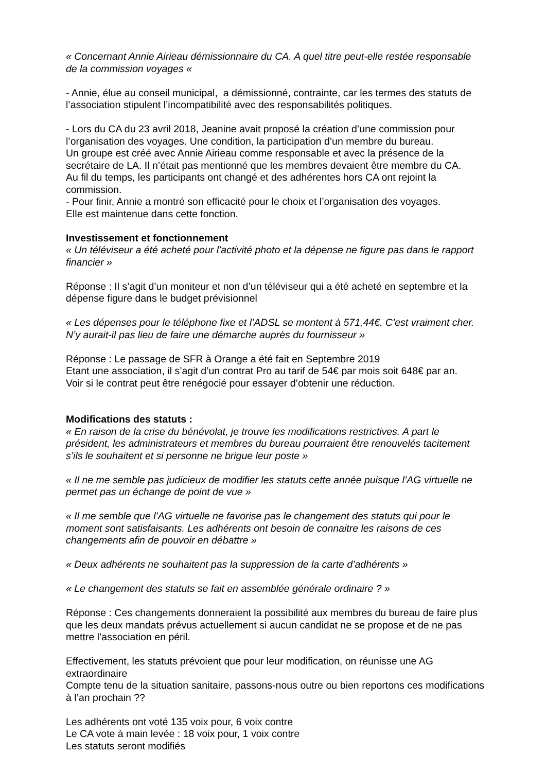« Concernant Annie Airieau démissionnaire du CA. A quel titre peut-elle restée responsable de la commission voyages «
- Annie, élue au conseil municipal, a démissionné, contrainte, car les termes des statuts de l’association stipulent l’incompatibilité avec des responsabilités politiques.
- Lors du CA du 23 avril 2018, Jeanine avait proposé la création d’une commission pour l’organisation des voyages. Une condition, la participation d’un membre du bureau.
Un groupe est créé avec Annie Airieau comme responsable et avec la présence de la secrétaire de LA. Il n’était pas mentionné que les membres devaient être membre du CA.
Au fil du temps, les participants ont changé et des adhérentes hors CA ont rejoint la commission.
- Pour finir, Annie a montré son efficacité pour le choix et l’organisation des voyages.
Elle est maintenue dans cette fonction.
Investissement et fonctionnement
« Un téléviseur a été acheté pour l’activité photo et la dépense ne figure pas dans le rapport financier »
Réponse : Il s’agit d’un moniteur et non d’un téléviseur qui a été acheté en septembre et la dépense figure dans le budget prévisionnel
« Les dépenses pour le téléphone fixe et l’ADSL se montent à 571,44€. C’est vraiment cher. N’y aurait-il pas lieu de faire une démarche auprès du fournisseur »
Réponse : Le passage de SFR à Orange a été fait en Septembre 2019
Etant une association, il s’agit d’un contrat Pro au tarif de 54€ par mois soit 648€ par an.
Voir si le contrat peut être renégocié pour essayer d’obtenir une réduction.
Modifications des statuts :
« En raison de la crise du bénévolat, je trouve les modifications restrictives. A part le président, les administrateurs et membres du bureau pourraient être renouvelés tacitement s’ils le souhaitent et si personne ne brigue leur poste »
« Il ne me semble pas judicieux de modifier les statuts cette année puisque l’AG virtuelle ne permet pas un échange de point de vue »
« Il me semble que l’AG virtuelle ne favorise pas le changement des statuts qui pour le moment sont satisfaisants. Les adhérents ont besoin de connaitre les raisons de ces changements afin de pouvoir en débattre »
« Deux adhérents ne souhaitent pas la suppression de la carte d’adhérents »
« Le changement des statuts se fait en assemblée générale ordinaire ? »
Réponse : Ces changements donneraient la possibilité aux membres du bureau de faire plus que les deux mandats prévus actuellement si aucun candidat ne se propose et de ne pas mettre l’association en péril.
Effectivement, les statuts prévoient que pour leur modification, on réunisse une AG extraordinaire
Compte tenu de la situation sanitaire, passons-nous outre ou bien reportons ces modifications à l’an prochain ??
Les adhérents ont voté 135 voix pour, 6 voix contre
Le CA vote à main levée : 18 voix pour, 1 voix contre
Les statuts seront modifiés